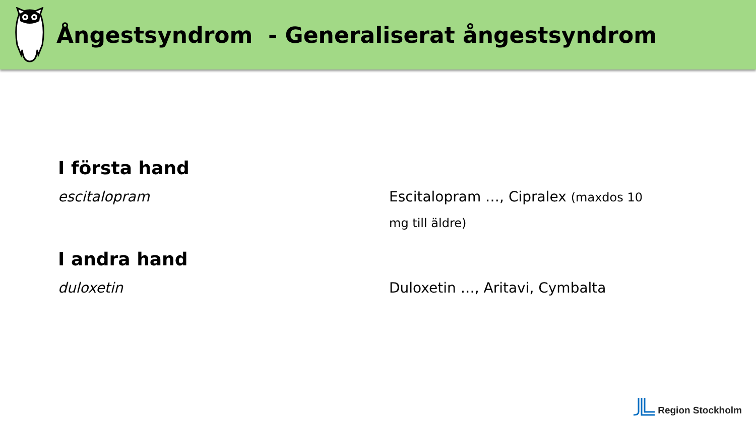Ångestsyndrom - Generaliserat ångestsyndrom
I första hand
escitalopram Escitalopram …, Cipralex (maxdos 10 mg till äldre)
I andra hand
duloxetin Duloxetin …, Aritavi, Cymbalta
Region Stockholm